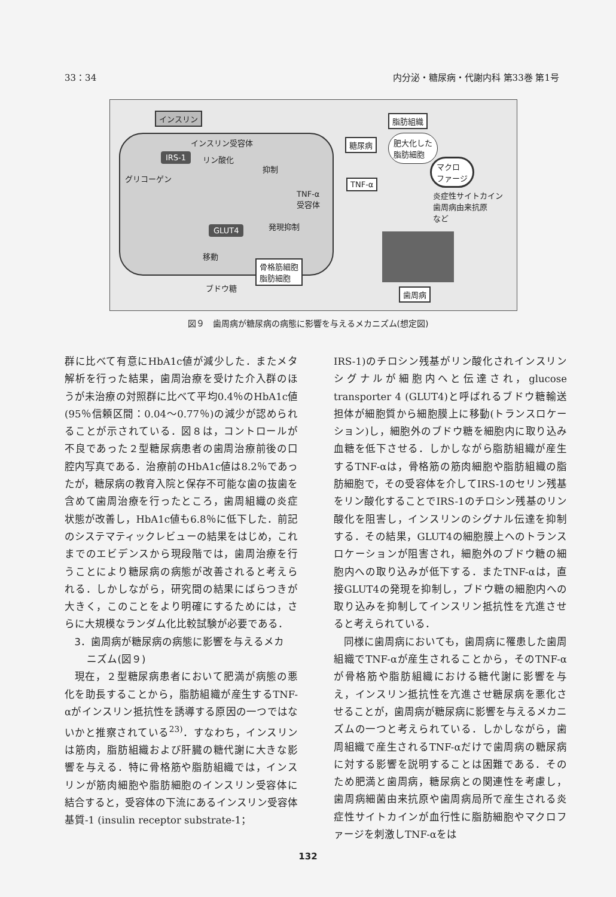33：34 内分泌・糖尿病・代謝内科 第33巻 第1号
インスリン
インスリン受容体
IRS-1 リン酸化
抑制
グリコーゲン
TNF-α
受容体
GLUT4 発現抑制
移動
骨格筋細胞
脂肪細胞
ブドウ糖
脂肪組織
糖尿病
肥大化した
脂肪細胞
マクロ
ファージ
TNF-α
炎症性サイトカイン
歯周病由来抗原
など
歯周病
図９　歯周病が糖尿病の病態に影響を与えるメカニズム(想定図)
群に比べて有意にHbA1c値が減少した．またメタ解析を行った結果，歯周治療を受けた介入群のほうが未治療の対照群に比べて平均0.4％のHbA1c値(95％信頼区間：0.04〜0.77％)の減少が認められることが示されている．図８は，コントロールが不良であった２型糖尿病患者の歯周治療前後の口腔内写真である．治療前のHbA1c値は8.2％であったが，糖尿病の教育入院と保存不可能な歯の抜歯を含めて歯周治療を行ったところ，歯周組織の炎症状態が改善し，HbA1c値も6.8％に低下した．前記のシステマティックレビューの結果をはじめ，これまでのエビデンスから現段階では，歯周治療を行うことにより糖尿病の病態が改善されると考えられる．しかしながら，研究間の結果にばらつきが大きく，このことをより明確にするためには，さらに大規模なランダム化比較試験が必要である．
3．歯周病が糖尿病の病態に影響を与えるメカ
ニズム(図９)
現在，２型糖尿病患者において肥満が病態の悪化を助長することから，脂肪組織が産生するTNF-αがインスリン抵抗性を誘導する原因の一つではないかと推察されている<sup>23)</sup>．すなわち，インスリンは筋肉，脂肪組織および肝臓の糖代謝に大きな影響を与える．特に骨格筋や脂肪組織では，インスリンが筋肉細胞や脂肪細胞のインスリン受容体に結合すると，受容体の下流にあるインスリン受容体基質-1 (insulin receptor substrate-1；
IRS-1)のチロシン残基がリン酸化されインスリンシグナルが細胞内へと伝達され，glucose transporter 4 (GLUT4)と呼ばれるブドウ糖輸送担体が細胞質から細胞膜上に移動(トランスロケーション)し，細胞外のブドウ糖を細胞内に取り込み血糖を低下させる．しかしながら脂肪組織が産生するTNF-αは，骨格筋の筋肉細胞や脂肪組織の脂肪細胞で，その受容体を介してIRS-1のセリン残基をリン酸化することでIRS-1のチロシン残基のリン酸化を阻害し，インスリンのシグナル伝達を抑制する．その結果，GLUT4の細胞膜上へのトランスロケーションが阻害され，細胞外のブドウ糖の細胞内への取り込みが低下する．またTNF-αは，直接GLUT4の発現を抑制し，ブドウ糖の細胞内への取り込みを抑制してインスリン抵抗性を亢進させると考えられている．
同様に歯周病においても，歯周病に罹患した歯周組織でTNF-αが産生されることから，そのTNF-αが骨格筋や脂肪組織における糖代謝に影響を与え，インスリン抵抗性を亢進させ糖尿病を悪化させることが，歯周病が糖尿病に影響を与えるメカニズムの一つと考えられている．しかしながら，歯周組織で産生されるTNF-αだけで歯周病の糖尿病に対する影響を説明することは困難である．そのため肥満と歯周病，糖尿病との関連性を考慮し，歯周病細菌由来抗原や歯周病局所で産生される炎症性サイトカインが血行性に脂肪細胞やマクロファージを刺激しTNF-αをは
132